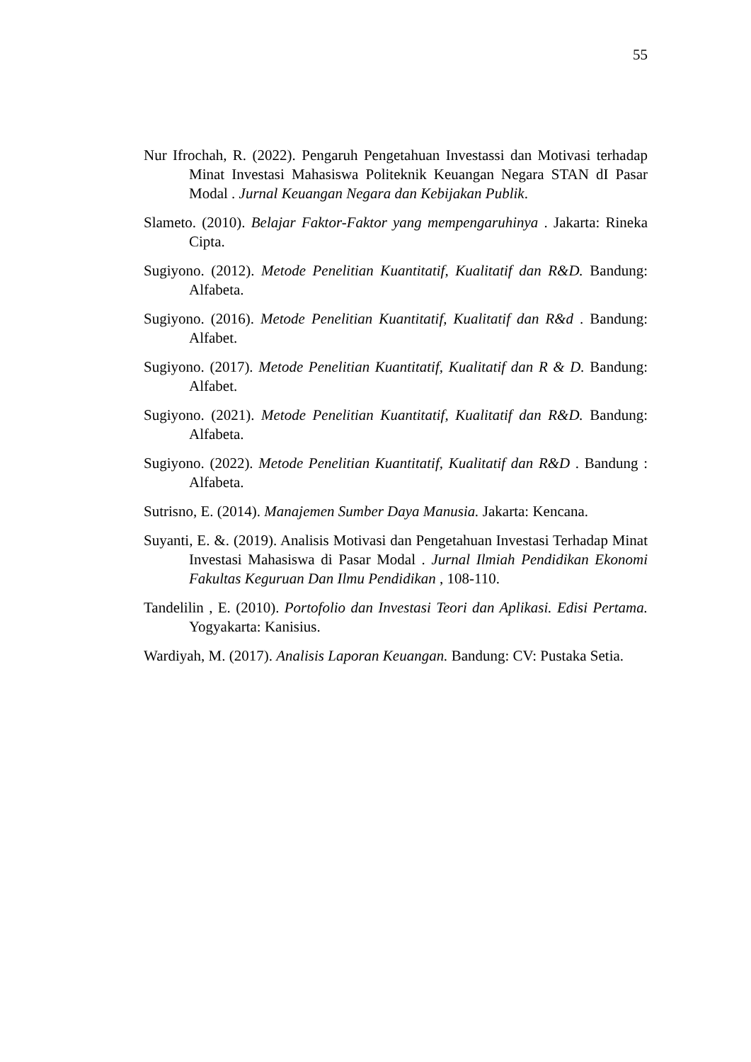55
Nur Ifrochah, R. (2022). Pengaruh Pengetahuan Investassi dan Motivasi terhadap Minat Investasi Mahasiswa Politeknik Keuangan Negara STAN dI Pasar Modal . Jurnal Keuangan Negara dan Kebijakan Publik.
Slameto. (2010). Belajar Faktor-Faktor yang mempengaruhinya . Jakarta: Rineka Cipta.
Sugiyono. (2012). Metode Penelitian Kuantitatif, Kualitatif dan R&D. Bandung: Alfabeta.
Sugiyono. (2016). Metode Penelitian Kuantitatif, Kualitatif dan R&d . Bandung: Alfabet.
Sugiyono. (2017). Metode Penelitian Kuantitatif, Kualitatif dan R & D. Bandung: Alfabet.
Sugiyono. (2021). Metode Penelitian Kuantitatif, Kualitatif dan R&D. Bandung: Alfabeta.
Sugiyono. (2022). Metode Penelitian Kuantitatif, Kualitatif dan R&D . Bandung : Alfabeta.
Sutrisno, E. (2014). Manajemen Sumber Daya Manusia. Jakarta: Kencana.
Suyanti, E. &. (2019). Analisis Motivasi dan Pengetahuan Investasi Terhadap Minat Investasi Mahasiswa di Pasar Modal . Jurnal Ilmiah Pendidikan Ekonomi Fakultas Keguruan Dan Ilmu Pendidikan , 108-110.
Tandelilin , E. (2010). Portofolio dan Investasi Teori dan Aplikasi. Edisi Pertama. Yogyakarta: Kanisius.
Wardiyah, M. (2017). Analisis Laporan Keuangan. Bandung: CV: Pustaka Setia.